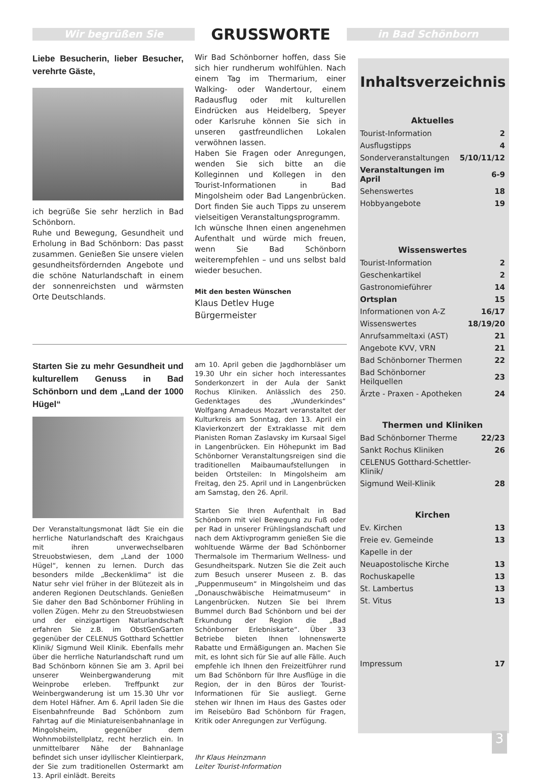Wir begrüßen Sie
GRUSSWORTE
in Bad Schönborn
Liebe Besucherin, lieber Besucher, verehrte Gäste,
ich begrüße Sie sehr herzlich in Bad Schönborn.
Ruhe und Bewegung, Gesundheit und Erholung in Bad Schönborn: Das passt zusammen. Genießen Sie unsere vielen gesundheitsfördernden Angebote und die schöne Naturlandschaft in einem der sonnenreichsten und wärmsten Orte Deutschlands.
Wir Bad Schönborner hoffen, dass Sie sich hier rundherum wohlfühlen. Nach einem Tag im Thermarium, einer Walking- oder Wandertour, einem Radausflug oder mit kulturellen Eindrücken aus Heidelberg, Speyer oder Karlsruhe können Sie sich in unseren gastfreundlichen Lokalen verwöhnen lassen.
Haben Sie Fragen oder Anregungen, wenden Sie sich bitte an die Kolleginnen und Kollegen in den Tourist-Informationen in Bad Mingolsheim oder Bad Langenbrücken. Dort finden Sie auch Tipps zu unserem vielseitigen Veranstaltungsprogramm.
Ich wünsche Ihnen einen angenehmen Aufenthalt und würde mich freuen, wenn Sie Bad Schönborn weiterempfehlen – und uns selbst bald wieder besuchen.
Mit den besten Wünschen
Klaus Detlev Huge
Bürgermeister
Starten Sie zu mehr Gesundheit und kulturellem Genuss in Bad Schönborn und dem „Land der 1000 Hügel“
Der Veranstaltungsmonat lädt Sie ein die herrliche Naturlandschaft des Kraichgaus mit ihren unverwechselbaren Streuobstwiesen, dem „Land der 1000 Hügel“, kennen zu lernen. Durch das besonders milde „Beckenklima“ ist die Natur sehr viel früher in der Blütezeit als in anderen Regionen Deutschlands. Genießen Sie daher den Bad Schönborner Frühling in vollen Zügen. Mehr zu den Streuobstwiesen und der einzigartigen Naturlandschaft erfahren Sie z.B. im ObstGenGarten gegenüber der CELENUS Gotthard Schettler Klinik/ Sigmund Weil Klinik. Ebenfalls mehr über die herrliche Naturlandschaft rund um Bad Schönborn können Sie am 3. April bei unserer Weinbergwanderung mit Weinprobe erleben. Treffpunkt zur Weinbergwanderung ist um 15.30 Uhr vor dem Hotel Häfner. Am 6. April laden Sie die Eisenbahnfreunde Bad Schönborn zum Fahrtag auf die Miniatureisenbahnanlage in Mingolsheim, gegenüber dem Wohnmobilstellplatz, recht herzlich ein. In unmittelbarer Nähe der Bahnanlage befindet sich unser idyllischer Kleintierpark, der Sie zum traditionellen Ostermarkt am 13. April einlädt. Bereits
am 10. April geben die Jagdhornbläser um 19.30 Uhr ein sicher hoch interessantes Sonderkonzert in der Aula der Sankt Rochus Kliniken. Anlässlich des 250. Gedenktages des „Wunderkindes“ Wolfgang Amadeus Mozart veranstaltet der Kulturkreis am Sonntag, den 13. April ein Klavierkonzert der Extraklasse mit dem Pianisten Roman Zaslavsky im Kursaal Sigel in Langenbrücken. Ein Höhepunkt im Bad Schönborner Veranstaltungsreigen sind die traditionellen Maibaumaufstellungen in beiden Ortsteilen: In Mingolsheim am Freitag, den 25. April und in Langenbrücken am Samstag, den 26. April.
Starten Sie Ihren Aufenthalt in Bad Schönborn mit viel Bewegung zu Fuß oder per Rad in unserer Frühlingslandschaft und nach dem Aktivprogramm genießen Sie die wohltuende Wärme der Bad Schönborner Thermalsole im Thermarium Wellness- und Gesundheitspark. Nutzen Sie die Zeit auch zum Besuch unserer Museen z. B. das „Puppenmuseum“ in Mingolsheim und das „Donauschwäbische Heimatmuseum“ in Langenbrücken. Nutzen Sie bei Ihrem Bummel durch Bad Schönborn und bei der Erkundung der Region die „Bad Schönborner Erlebniskarte“. Über 33 Betriebe bieten Ihnen lohnenswerte Rabatte und Ermäßigungen an. Machen Sie mit, es lohnt sich für Sie auf alle Fälle. Auch empfehle ich Ihnen den Freizeitführer rund um Bad Schönborn für Ihre Ausflüge in die Region, der in den Büros der Tourist-Informationen für Sie ausliegt. Gerne stehen wir Ihnen im Haus des Gastes oder im Reisebüro Bad Schönborn für Fragen, Kritik oder Anregungen zur Verfügung.
Ihr Klaus Heinzmann
Leiter Tourist-Information
Inhaltsverzeichnis
Aktuelles
| Tourist-Information | 2 |
| Ausflugstipps | 4 |
| Sonderveranstaltungen | 5/10/11/12 |
| Veranstaltungen im April | 6-9 |
| Sehenswertes | 18 |
| Hobbyangebote | 19 |
Wissenswertes
| Tourist-Information | 2 |
| Geschenkartikel | 2 |
| Gastronomieführer | 14 |
| Ortsplan | 15 |
| Informationen von A-Z | 16/17 |
| Wissenswertes | 18/19/20 |
| Anrufsammeltaxi (AST) | 21 |
| Angebote KVV, VRN | 21 |
| Bad Schönborner Thermen | 22 |
| Bad Schönborner Heilquellen | 23 |
| Ärzte - Praxen - Apotheken | 24 |
Thermen und Kliniken
| Bad Schönborner Therme | 22/23 |
| Sankt Rochus Kliniken | 26 |
| CELENUS Gotthard-Schettler-Klinik/ | |
| Sigmund Weil-Klinik | 28 |
Kirchen
| Ev. Kirchen | 13 |
| Freie ev. Gemeinde | 13 |
| Kapelle in der | |
| Neuapostolische Kirche | 13 |
| Rochuskapelle | 13 |
| St. Lambertus | 13 |
| St. Vitus | 13 |
| Impressum | 17 |
3